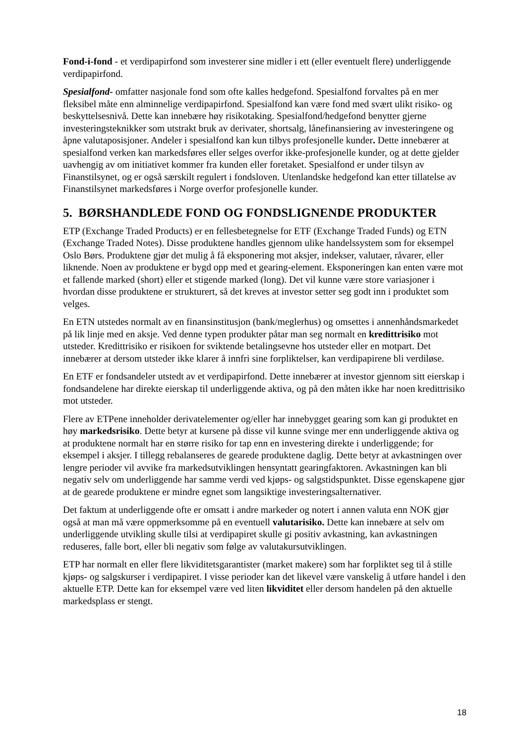Fond-i-fond - et verdipapirfond som investerer sine midler i ett (eller eventuelt flere) underliggende verdipapirfond.
Spesialfond- omfatter nasjonale fond som ofte kalles hedgefond. Spesialfond forvaltes på en mer fleksibel måte enn alminnelige verdipapirfond. Spesialfond kan være fond med svært ulikt risiko- og beskyttelsesnivå. Dette kan innebære høy risikotaking. Spesialfond/hedgefond benytter gjerne investeringsteknikker som utstrakt bruk av derivater, shortsalg, lånefinansiering av investeringene og åpne valutaposisjoner. Andeler i spesialfond kan kun tilbys profesjonelle kunder. Dette innebærer at spesialfond verken kan markedsføres eller selges overfor ikke-profesjonelle kunder, og at dette gjelder uavhengig av om initiativet kommer fra kunden eller foretaket. Spesialfond er under tilsyn av Finanstilsynet, og er også særskilt regulert i fondsloven. Utenlandske hedgefond kan etter tillatelse av Finanstilsynet markedsføres i Norge overfor profesjonelle kunder.
5. BØRSHANDLEDE FOND OG FONDSLIGNENDE PRODUKTER
ETP (Exchange Traded Products) er en fellesbetegnelse for ETF (Exchange Traded Funds) og ETN (Exchange Traded Notes). Disse produktene handles gjennom ulike handelssystem som for eksempel Oslo Børs. Produktene gjør det mulig å få eksponering mot aksjer, indekser, valutaer, råvarer, eller liknende. Noen av produktene er bygd opp med et gearing-element. Eksponeringen kan enten være mot et fallende marked (short) eller et stigende marked (long). Det vil kunne være store variasjoner i hvordan disse produktene er strukturert, så det kreves at investor setter seg godt inn i produktet som velges.
En ETN utstedes normalt av en finansinstitusjon (bank/meglerhus) og omsettes i annenhåndsmarkedet på lik linje med en aksje. Ved denne typen produkter påtar man seg normalt en kredittrisiko mot utsteder. Kredittrisiko er risikoen for sviktende betalingsevne hos utsteder eller en motpart. Det innebærer at dersom utsteder ikke klarer å innfri sine forpliktelser, kan verdipapirene bli verdiløse.
En ETF er fondsandeler utstedt av et verdipapirfond. Dette innebærer at investor gjennom sitt eierskap i fondsandelene har direkte eierskap til underliggende aktiva, og på den måten ikke har noen kredittrisiko mot utsteder.
Flere av ETPene inneholder derivatelementer og/eller har innebygget gearing som kan gi produktet en høy markedsrisiko. Dette betyr at kursene på disse vil kunne svinge mer enn underliggende aktiva og at produktene normalt har en større risiko for tap enn en investering direkte i underliggende; for eksempel i aksjer. I tillegg rebalanseres de gearede produktene daglig. Dette betyr at avkastningen over lengre perioder vil avvike fra markedsutviklingen hensyntatt gearingfaktoren. Avkastningen kan bli negativ selv om underliggende har samme verdi ved kjøps- og salgstidspunktet. Disse egenskapene gjør at de gearede produktene er mindre egnet som langsiktige investeringsalternativer.
Det faktum at underliggende ofte er omsatt i andre markeder og notert i annen valuta enn NOK gjør også at man må være oppmerksomme på en eventuell valutarisiko. Dette kan innebære at selv om underliggende utvikling skulle tilsi at verdipapiret skulle gi positiv avkastning, kan avkastningen reduseres, falle bort, eller bli negativ som følge av valutakursutviklingen.
ETP har normalt en eller flere likviditetsgarantister (market makere) som har forpliktet seg til å stille kjøps- og salgskurser i verdipapiret. I visse perioder kan det likevel være vanskelig å utføre handel i den aktuelle ETP. Dette kan for eksempel være ved liten likviditet eller dersom handelen på den aktuelle markedsplass er stengt.
18